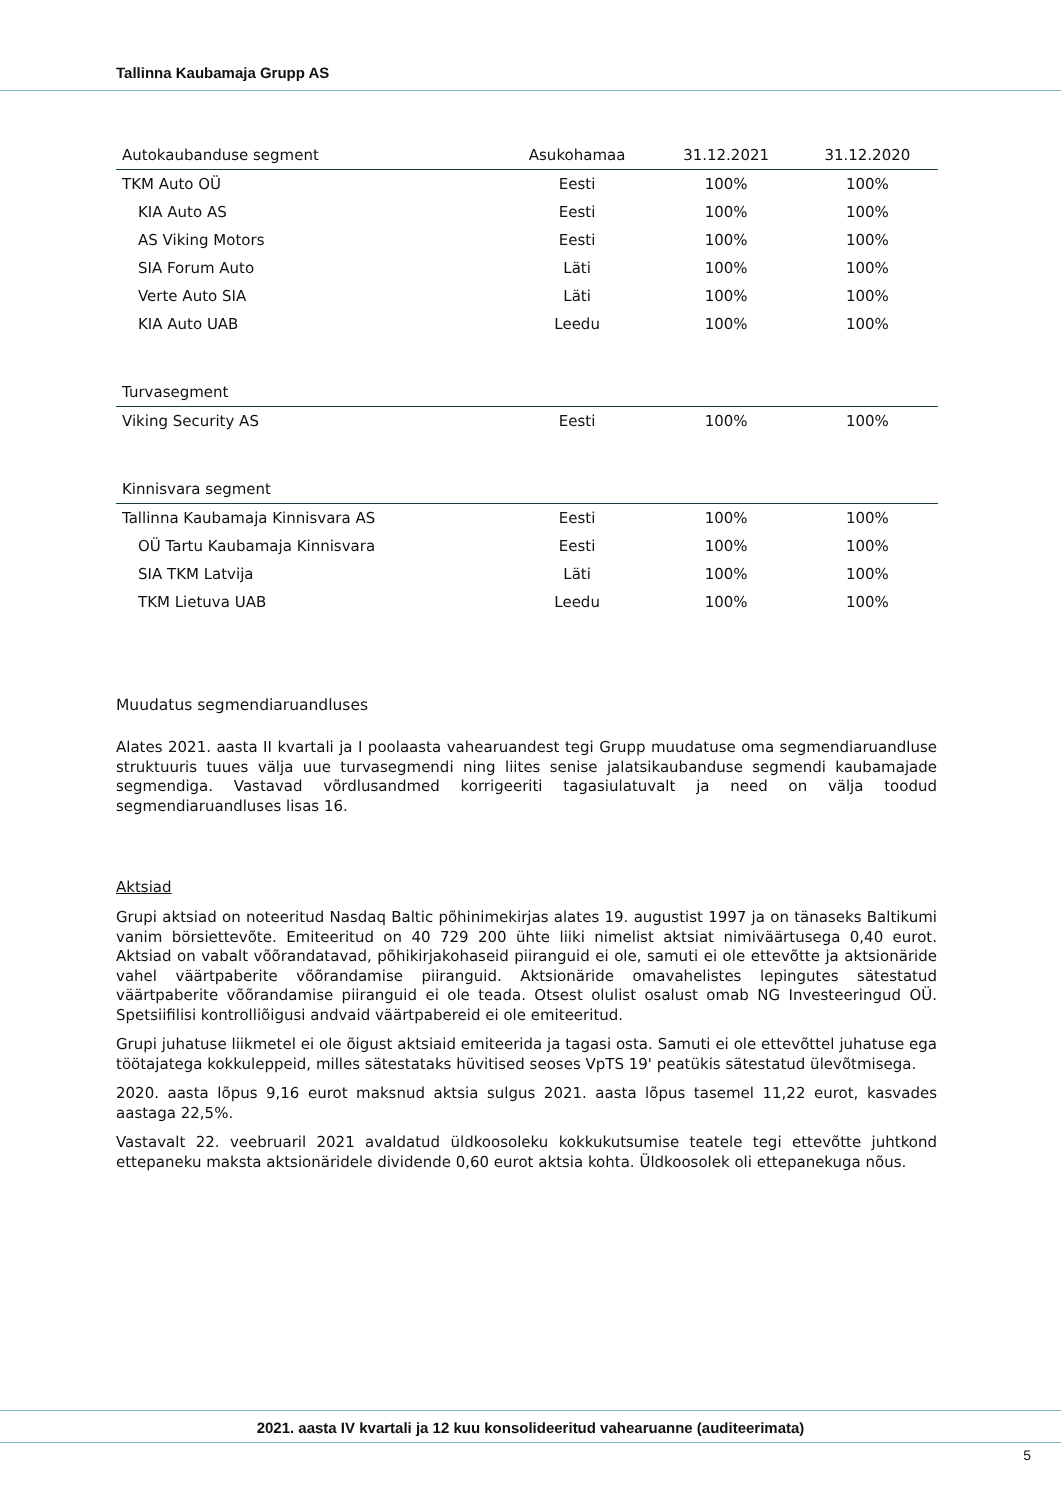Tallinna Kaubamaja Grupp AS
| Autokaubanduse segment | Asukohamaa | 31.12.2021 | 31.12.2020 |
| TKM Auto OÜ | Eesti | 100% | 100% |
| KIA Auto AS | Eesti | 100% | 100% |
| AS Viking Motors | Eesti | 100% | 100% |
| SIA Forum Auto | Läti | 100% | 100% |
| Verte Auto SIA | Läti | 100% | 100% |
| KIA Auto UAB | Leedu | 100% | 100% |
| Turvasegment | | | |
| Viking Security AS | Eesti | 100% | 100% |
| Kinnisvara segment | | | |
| Tallinna Kaubamaja Kinnisvara AS | Eesti | 100% | 100% |
| OÜ Tartu Kaubamaja Kinnisvara | Eesti | 100% | 100% |
| SIA TKM Latvija | Läti | 100% | 100% |
| TKM Lietuva UAB | Leedu | 100% | 100% |
Muudatus segmendiaruandluses
Alates 2021. aasta II kvartali ja I poolaasta vahearuandest tegi Grupp muudatuse oma segmendiaruandluse struktuuris tuues välja uue turvasegmendi ning liites senise jalatsikaubanduse segmendi kaubamajade segmendiga. Vastavad võrdlusandmed korrigeeriti tagasiulatuvalt ja need on välja toodud segmendiaruandluses lisas 16.
Aktsiad
Grupi aktsiad on noteeritud Nasdaq Baltic põhinimekirjas alates 19. augustist 1997 ja on tänaseks Baltikumi vanim börsiettevõte. Emiteeritud on 40 729 200 ühte liiki nimelist aktsiat nimiväärtusega 0,40 eurot. Aktsiad on vabalt võõrandatavad, põhikirjakohaseid piiranguid ei ole, samuti ei ole ettevõtte ja aktsionäride vahel väärtpaberite võõrandamise piiranguid. Aktsionäride omavahelistes lepingutes sätestatud väärtpaberite võõrandamise piiranguid ei ole teada. Otsest olulist osalust omab NG Investeeringud OÜ. Spetsiifilisi kontrolliõigusi andvaid väärtpabereid ei ole emiteeritud.
Grupi juhatuse liikmetel ei ole õigust aktsiaid emiteerida ja tagasi osta. Samuti ei ole ettevõttel juhatuse ega töötajatega kokkuleppeid, milles sätestataks hüvitised seoses VpTS 19' peatükis sätestatud ülevõtmisega.
2020. aasta lõpus 9,16 eurot maksnud aktsia sulgus 2021. aasta lõpus tasemel 11,22 eurot, kasvades aastaga 22,5%.
Vastavalt 22. veebruaril 2021 avaldatud üldkoosoleku kokkukutsumise teatele tegi ettevõtte juhtkond ettepaneku maksta aktsionäridele dividende 0,60 eurot aktsia kohta. Üldkoosolek oli ettepanekuga nõus.
2021. aasta IV kvartali ja 12 kuu konsolideeritud vahearuanne (auditeerimata)
5